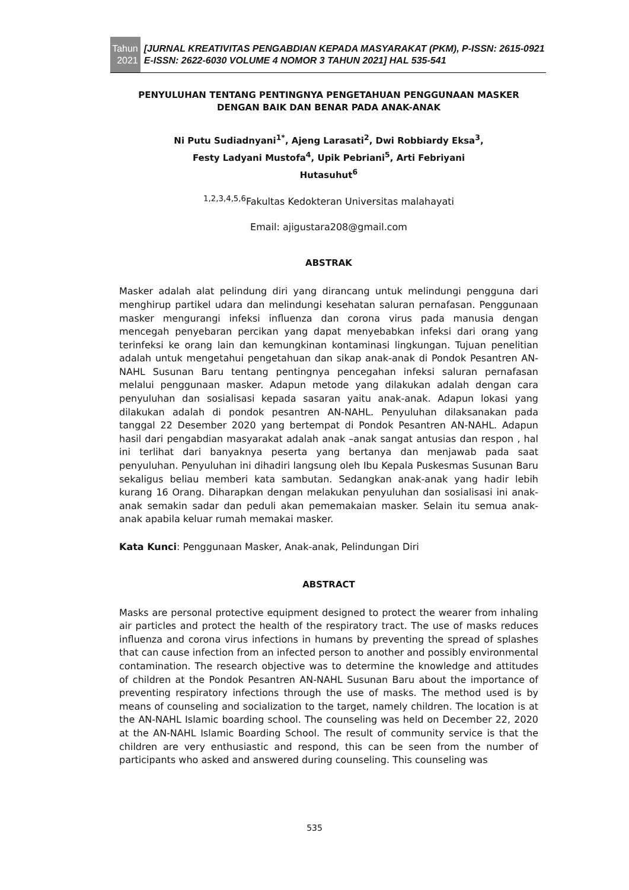Tahun
2021
[JURNAL KREATIVITAS PENGABDIAN KEPADA MASYARAKAT (PKM), P-ISSN: 2615-0921 E-ISSN: 2622-6030 VOLUME 4 NOMOR 3 TAHUN 2021] HAL 535-541
PENYULUHAN TENTANG PENTINGNYA PENGETAHUAN PENGGUNAAN MASKER DENGAN BAIK DAN BENAR PADA ANAK-ANAK
Ni Putu Sudiadnyani<sup>1*</sup>, Ajeng Larasati<sup>2</sup>, Dwi Robbiardy Eksa<sup>3</sup>,
Festy Ladyani Mustofa<sup>4</sup>, Upik Pebriani<sup>5</sup>, Arti Febriyani
Hutasuhut<sup>6</sup>
<sup>1,2,3,4,5,6</sup>Fakultas Kedokteran Universitas malahayati
Email: ajigustara208@gmail.com
ABSTRAK
Masker adalah alat pelindung diri yang dirancang untuk melindungi pengguna dari menghirup partikel udara dan melindungi kesehatan saluran pernafasan. Penggunaan masker mengurangi infeksi influenza dan corona virus pada manusia dengan mencegah penyebaran percikan yang dapat menyebabkan infeksi dari orang yang terinfeksi ke orang lain dan kemungkinan kontaminasi lingkungan. Tujuan penelitian adalah untuk mengetahui pengetahuan dan sikap anak-anak di Pondok Pesantren AN-NAHL Susunan Baru tentang pentingnya pencegahan infeksi saluran pernafasan melalui penggunaan masker. Adapun metode yang dilakukan adalah dengan cara penyuluhan dan sosialisasi kepada sasaran yaitu anak-anak. Adapun lokasi yang dilakukan adalah di pondok pesantren AN-NAHL. Penyuluhan dilaksanakan pada tanggal 22 Desember 2020 yang bertempat di Pondok Pesantren AN-NAHL. Adapun hasil dari pengabdian masyarakat adalah anak –anak sangat antusias dan respon , hal ini terlihat dari banyaknya peserta yang bertanya dan menjawab pada saat penyuluhan. Penyuluhan ini dihadiri langsung oleh Ibu Kepala Puskesmas Susunan Baru sekaligus beliau memberi kata sambutan. Sedangkan anak-anak yang hadir lebih kurang 16 Orang. Diharapkan dengan melakukan penyuluhan dan sosialisasi ini anak-anak semakin sadar dan peduli akan pememakaian masker. Selain itu semua anak-anak apabila keluar rumah memakai masker.
Kata Kunci: Penggunaan Masker, Anak-anak, Pelindungan Diri
ABSTRACT
Masks are personal protective equipment designed to protect the wearer from inhaling air particles and protect the health of the respiratory tract. The use of masks reduces influenza and corona virus infections in humans by preventing the spread of splashes that can cause infection from an infected person to another and possibly environmental contamination. The research objective was to determine the knowledge and attitudes of children at the Pondok Pesantren AN-NAHL Susunan Baru about the importance of preventing respiratory infections through the use of masks. The method used is by means of counseling and socialization to the target, namely children. The location is at the AN-NAHL Islamic boarding school. The counseling was held on December 22, 2020 at the AN-NAHL Islamic Boarding School. The result of community service is that the children are very enthusiastic and respond, this can be seen from the number of participants who asked and answered during counseling. This counseling was
535